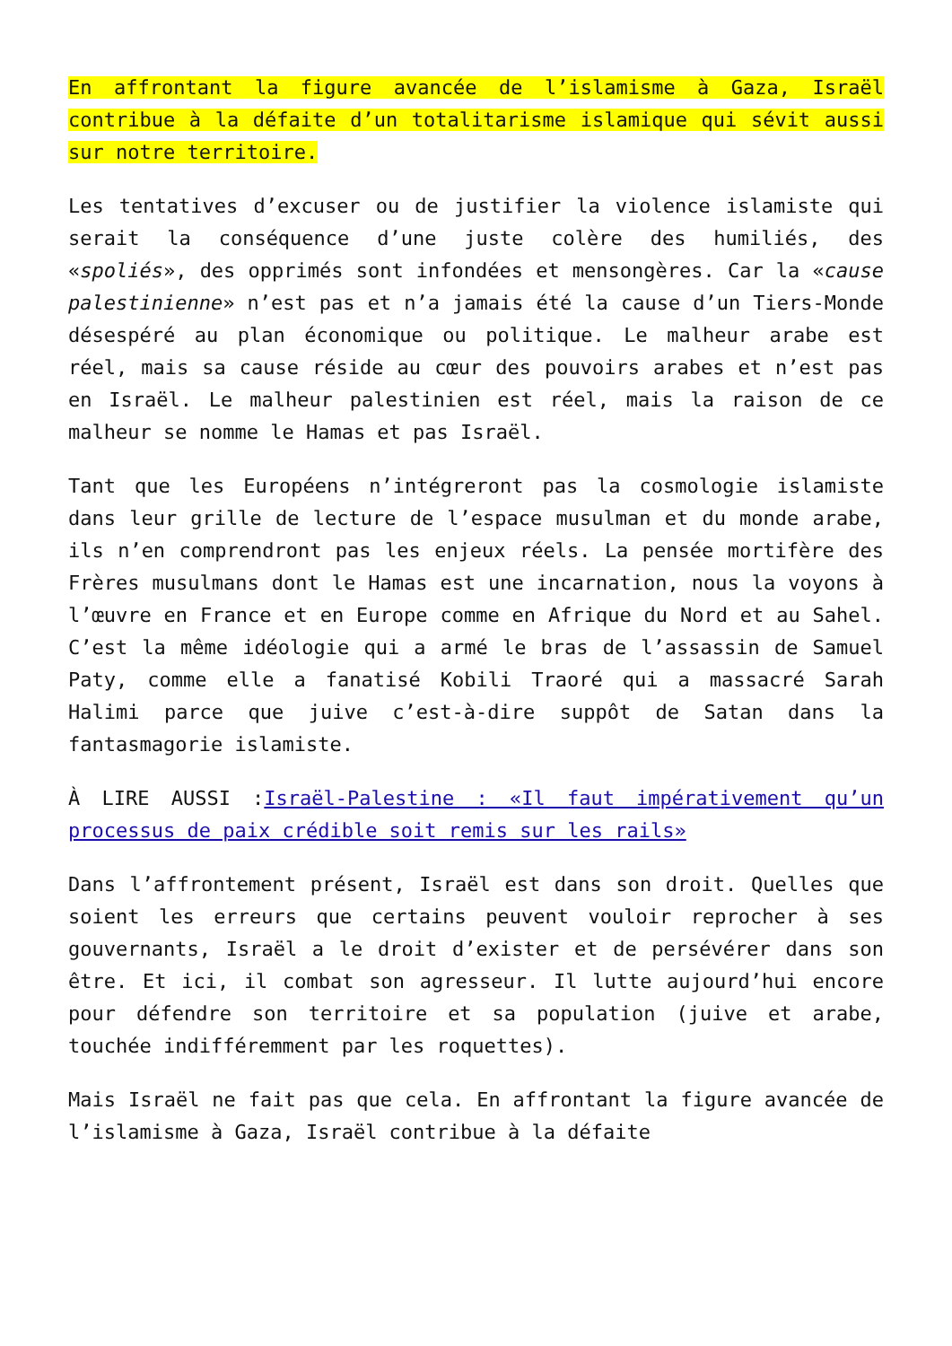En affrontant la figure avancée de l’islamisme à Gaza, Israël contribue à la défaite d’un totalitarisme islamique qui sévit aussi sur notre territoire.
Les tentatives d’excuser ou de justifier la violence islamiste qui serait la conséquence d’une juste colère des humiliés, des «spoliés», des opprimés sont infondées et mensongères. Car la «cause palestinienne» n’est pas et n’a jamais été la cause d’un Tiers-Monde désespéré au plan économique ou politique. Le malheur arabe est réel, mais sa cause réside au cœur des pouvoirs arabes et n’est pas en Israël. Le malheur palestinien est réel, mais la raison de ce malheur se nomme le Hamas et pas Israël.
Tant que les Européens n’intégreront pas la cosmologie islamiste dans leur grille de lecture de l’espace musulman et du monde arabe, ils n’en comprendront pas les enjeux réels. La pensée mortifère des Frères musulmans dont le Hamas est une incarnation, nous la voyons à l’œuvre en France et en Europe comme en Afrique du Nord et au Sahel. C’est la même idéologie qui a armé le bras de l’assassin de Samuel Paty, comme elle a fanatisé Kobili Traoré qui a massacré Sarah Halimi parce que juive c’est-à-dire suppôt de Satan dans la fantasmagorie islamiste.
À LIRE AUSSI :Israël-Palestine : «Il faut impérativement qu’un processus de paix crédible soit remis sur les rails»
Dans l’affrontement présent, Israël est dans son droit. Quelles que soient les erreurs que certains peuvent vouloir reprocher à ses gouvernants, Israël a le droit d’exister et de persévérer dans son être. Et ici, il combat son agresseur. Il lutte aujourd’hui encore pour défendre son territoire et sa population (juive et arabe, touchée indifféremment par les roquettes).
Mais Israël ne fait pas que cela. En affrontant la figure avancée de l’islamisme à Gaza, Israël contribue à la défaite